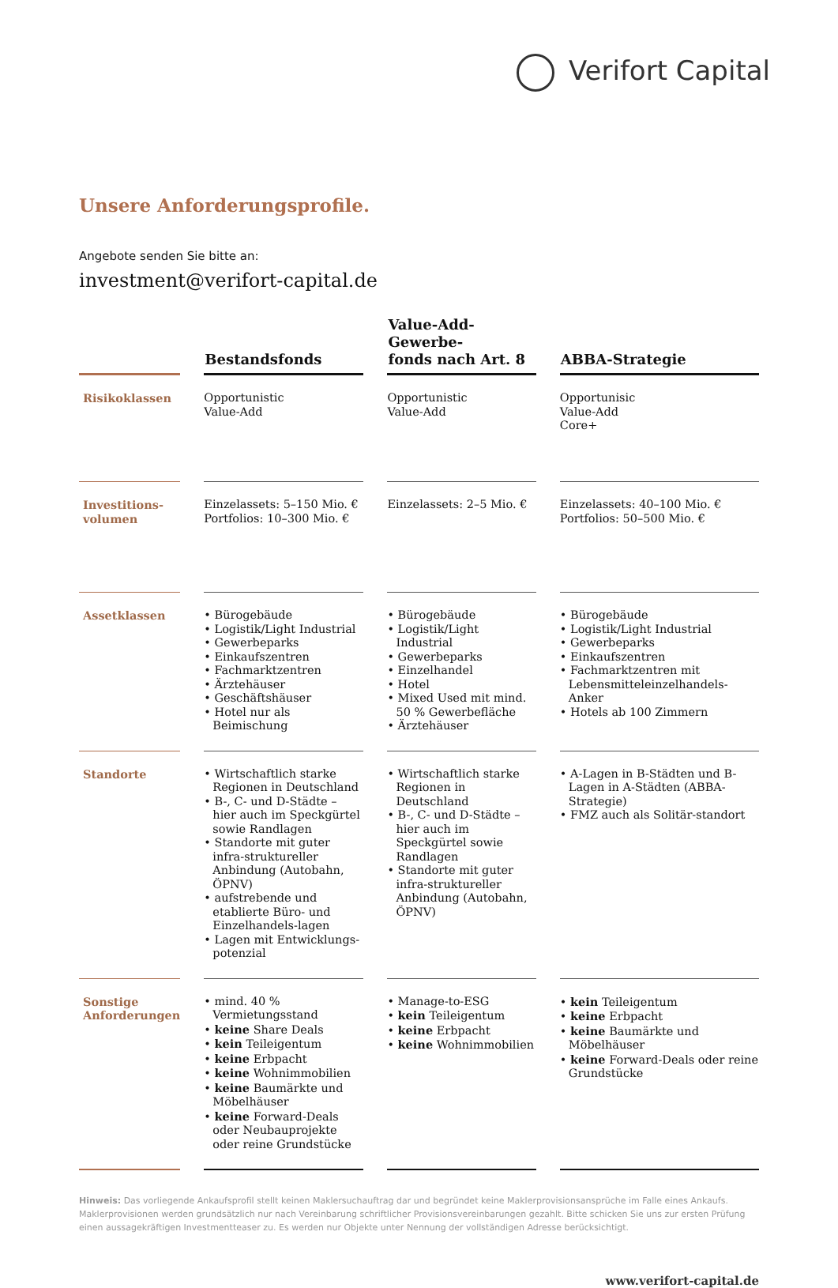Verifort Capital
Unsere Anforderungsprofile.
Angebote senden Sie bitte an:
investment@verifort-capital.de
| | Bestandsfonds | Value-Add-Gewerbe- fonds nach Art. 8 | ABBA-Strategie |
| --- | --- | --- | --- |
| Risikoklassen | Opportunistic Value-Add | Opportunistic Value-Add | Opportunisic Value-Add Core+ |
| Investitions- volumen | Einzelassets: 5–150 Mio. € Portfolios: 10–300 Mio. € | Einzelassets: 2–5 Mio. € | Einzelassets: 40–100 Mio. € Portfolios: 50–500 Mio. € |
| Assetklassen | • Bürogebäude • Logistik/Light Industrial • Gewerbeparks • Einkaufszentren • Fachmarktzentren • Ärztehäuser • Geschäftshäuser • Hotel nur als Beimischung | • Bürogebäude • Logistik/Light Industrial • Gewerbeparks • Einzelhandel • Hotel • Mixed Used mit mind. 50 % Gewerbefläche • Ärztehäuser | • Bürogebäude • Logistik/Light Industrial • Gewerbeparks • Einkaufszentren • Fachmarktzentren mit Lebensmitteleinzelhandels-Anker • Hotels ab 100 Zimmern |
| Standorte | • Wirtschaftlich starke Regionen in Deutschland • B-, C- und D-Städte – hier auch im Speckgürtel sowie Randlagen • Standorte mit guter infra-struktureller Anbindung (Autobahn, ÖPNV) • aufstrebende und etablierte Büro- und Einzelhandels-lagen • Lagen mit Entwicklungs-potenzial | • Wirtschaftlich starke Regionen in Deutschland • B-, C- und D-Städte – hier auch im Speckgürtel sowie Randlagen • Standorte mit guter infra-struktureller Anbindung (Autobahn, ÖPNV) | • A-Lagen in B-Städten und B-Lagen in A-Städten (ABBA-Strategie) • FMZ auch als Solitär-standort |
| Sonstige Anforderungen | • mind. 40 % Vermietungsstand • keine Share Deals • kein Teileigentum • keine Erbpacht • keine Wohnimmobilien • keine Baumärkte und Möbelhäuser • keine Forward-Deals oder Neubauprojekte oder reine Grundstücke | • Manage-to-ESG • kein Teileigentum • keine Erbpacht • keine Wohnimmobilien | • kein Teileigentum • keine Erbpacht • keine Baumärkte und Möbelhäuser • keine Forward-Deals oder reine Grundstücke |
Hinweis: Das vorliegende Ankaufsprofil stellt keinen Maklersuchauftrag dar und begründet keine Maklerprovisionsansprüche im Falle eines Ankaufs. Maklerprovisionen werden grundsätzlich nur nach Vereinbarung schriftlicher Provisionsvereinbarungen gezahlt. Bitte schicken Sie uns zur ersten Prüfung einen aussagekräftigen Investmentteaser zu. Es werden nur Objekte unter Nennung der vollständigen Adresse berücksichtigt.
www.verifort-capital.de